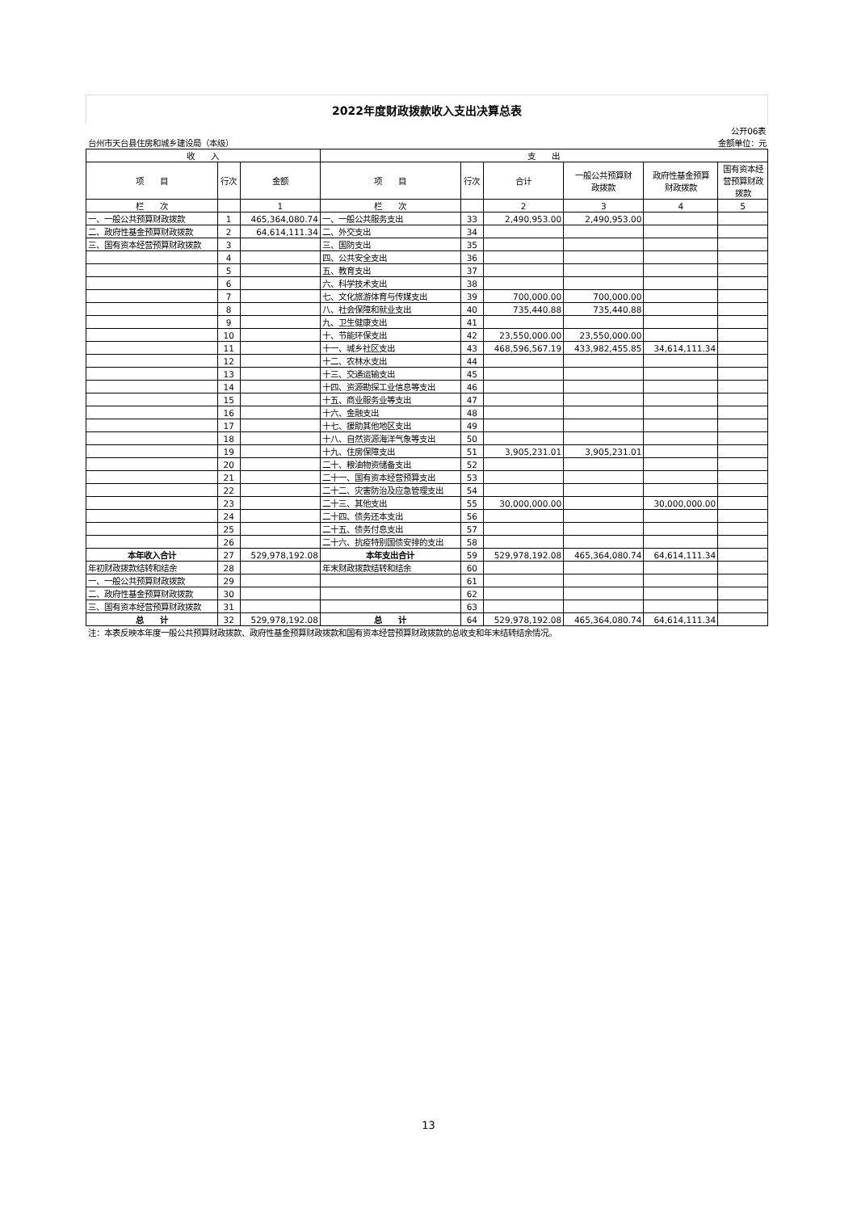2022年度财政拨款收入支出决算总表
| 公开06表 | | | | | | | | |
| 台州市天台县住房和城乡建设局（本级） | | | | 金额单位：元 | | | | |
| 收 入 | | | 支 出 | | | | | |
| 项 目 | 行次 | 金额 | 项 目 | 行次 | 合计 | 一般公共预算财 政拨款 | 政府性基金预算 财政拨款 | 国有资本经 营预算财政 拨款 |
| 栏 次 | | 1 | 栏 次 | | 2 | 3 | 4 | 5 |
| 一、一般公共预算财政拨款 | 1 | 465,364,080.74 | 一、一般公共服务支出 | 33 | 2,490,953.00 | 2,490,953.00 | | |
| 二、政府性基金预算财政拨款 | 2 | 64,614,111.34 | 二、外交支出 | 34 | | | | |
| 三、国有资本经营预算财政拨款 | 3 | | 三、国防支出 | 35 | | | | |
| | 4 | | 四、公共安全支出 | 36 | | | | |
| | 5 | | 五、教育支出 | 37 | | | | |
| | 6 | | 六、科学技术支出 | 38 | | | | |
| | 7 | | 七、文化旅游体育与传媒支出 | 39 | 700,000.00 | 700,000.00 | | |
| | 8 | | 八、社会保障和就业支出 | 40 | 735,440.88 | 735,440.88 | | |
| | 9 | | 九、卫生健康支出 | 41 | | | | |
| | 10 | | 十、节能环保支出 | 42 | 23,550,000.00 | 23,550,000.00 | | |
| | 11 | | 十一、城乡社区支出 | 43 | 468,596,567.19 | 433,982,455.85 | 34,614,111.34 | |
| | 12 | | 十二、农林水支出 | 44 | | | | |
| | 13 | | 十三、交通运输支出 | 45 | | | | |
| | 14 | | 十四、资源勘探工业信息等支出 | 46 | | | | |
| | 15 | | 十五、商业服务业等支出 | 47 | | | | |
| | 16 | | 十六、金融支出 | 48 | | | | |
| | 17 | | 十七、援助其他地区支出 | 49 | | | | |
| | 18 | | 十八、自然资源海洋气象等支出 | 50 | | | | |
| | 19 | | 十九、住房保障支出 | 51 | 3,905,231.01 | 3,905,231.01 | | |
| | 20 | | 二十、粮油物资储备支出 | 52 | | | | |
| | 21 | | 二十一、国有资本经营预算支出 | 53 | | | | |
| | 22 | | 二十二、灾害防治及应急管理支出 | 54 | | | | |
| | 23 | | 二十三、其他支出 | 55 | 30,000,000.00 | | 30,000,000.00 | |
| | 24 | | 二十四、债务还本支出 | 56 | | | | |
| | 25 | | 二十五、债务付息支出 | 57 | | | | |
| | 26 | | 二十六、抗疫特别国债安排的支出 | 58 | | | | |
| 本年收入合计 | 27 | 529,978,192.08 | 本年支出合计 | 59 | 529,978,192.08 | 465,364,080.74 | 64,614,111.34 | |
| 年初财政拨款结转和结余 | 28 | | 年末财政拨款结转和结余 | 60 | | | | |
| 一、一般公共预算财政拨款 | 29 | | | 61 | | | | |
| 二、政府性基金预算财政拨款 | 30 | | | 62 | | | | |
| 三、国有资本经营预算财政拨款 | 31 | | | 63 | | | | |
| 总 计 | 32 | 529,978,192.08 | 总 计 | 64 | 529,978,192.08 | 465,364,080.74 | 64,614,111.34 | |
| 注：本表反映本年度一般公共预算财政拨款、政府性基金预算财政拨款和国有资本经营预算财政拨款的总收支和年末结转结余情况。 | | | | | | | | |
13